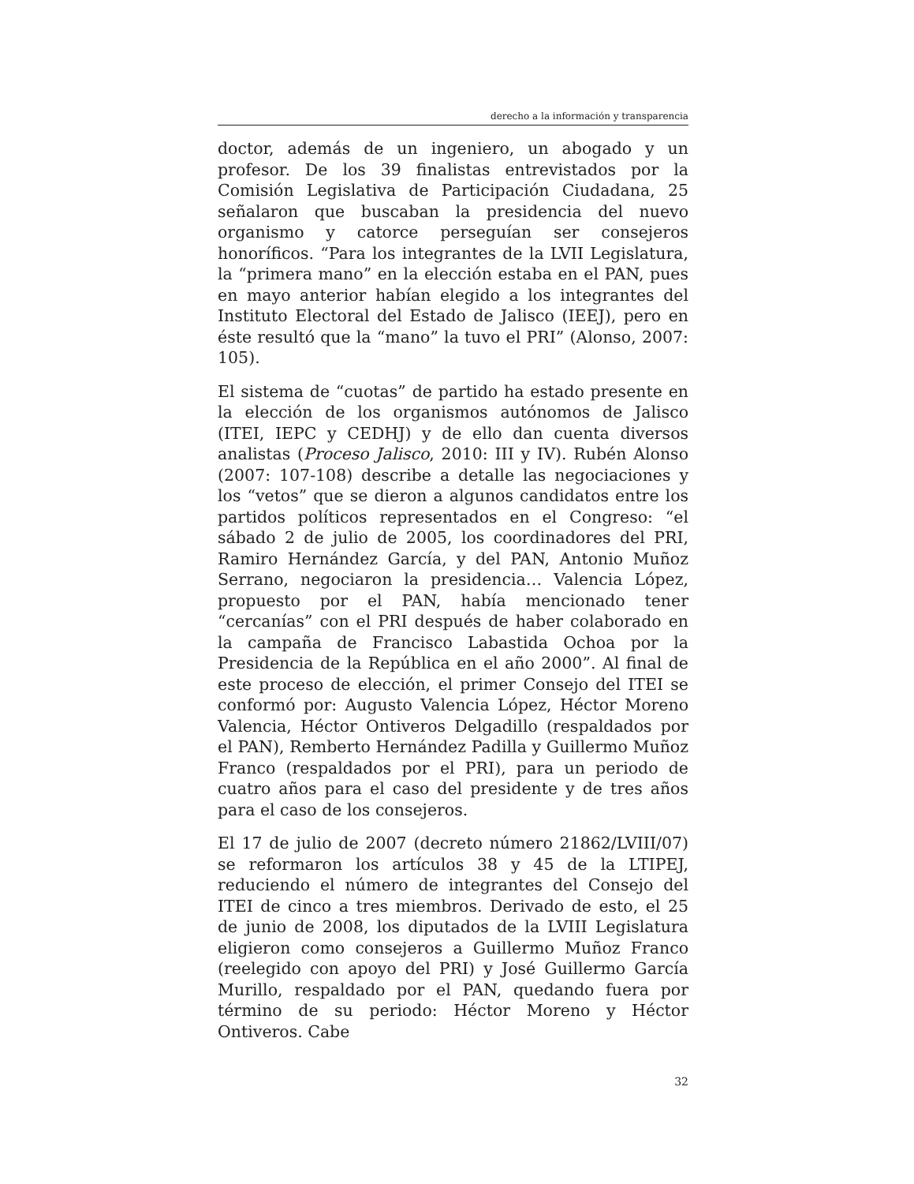derecho a la información y transparencia
doctor, además de un ingeniero, un abogado y un profesor. De los 39 finalistas entrevistados por la Comisión Legislativa de Participación Ciudadana, 25 señalaron que buscaban la presidencia del nuevo organismo y catorce perseguían ser consejeros honoríficos. “Para los integrantes de la LVII Legislatura, la “primera mano” en la elección estaba en el PAN, pues en mayo anterior habían elegido a los integrantes del Instituto Electoral del Estado de Jalisco (IEEJ), pero en éste resultó que la “mano” la tuvo el PRI” (Alonso, 2007: 105).
El sistema de “cuotas” de partido ha estado presente en la elección de los organismos autónomos de Jalisco (ITEI, IEPC y CEDHJ) y de ello dan cuenta diversos analistas (Proceso Jalisco, 2010: III y IV). Rubén Alonso (2007: 107-108) describe a detalle las negociaciones y los “vetos” que se dieron a algunos candidatos entre los partidos políticos representados en el Congreso: “el sábado 2 de julio de 2005, los coordinadores del PRI, Ramiro Hernández García, y del PAN, Antonio Muñoz Serrano, negociaron la presidencia… Valencia López, propuesto por el PAN, había mencionado tener “cercanías” con el PRI después de haber colaborado en la campaña de Francisco Labastida Ochoa por la Presidencia de la República en el año 2000”. Al final de este proceso de elección, el primer Consejo del ITEI se conformó por: Augusto Valencia López, Héctor Moreno Valencia, Héctor Ontiveros Delgadillo (respaldados por el PAN), Remberto Hernández Padilla y Guillermo Muñoz Franco (respaldados por el PRI), para un periodo de cuatro años para el caso del presidente y de tres años para el caso de los consejeros.
El 17 de julio de 2007 (decreto número 21862/LVIII/07) se reformaron los artículos 38 y 45 de la LTIPEJ, reduciendo el número de integrantes del Consejo del ITEI de cinco a tres miembros. Derivado de esto, el 25 de junio de 2008, los diputados de la LVIII Legislatura eligieron como consejeros a Guillermo Muñoz Franco (reelegido con apoyo del PRI) y José Guillermo García Murillo, respaldado por el PAN, quedando fuera por término de su periodo: Héctor Moreno y Héctor Ontiveros. Cabe
32